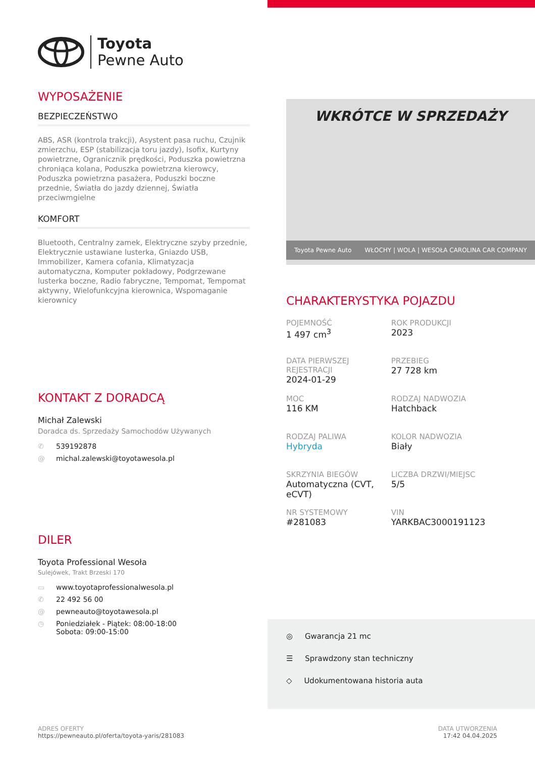Toyota
Pewne Auto
WYPOSAŻENIE
BEZPIECZEŃSTWO
ABS, ASR (kontrola trakcji), Asystent pasa ruchu, Czujnik zmierzchu, ESP (stabilizacja toru jazdy), Isofix, Kurtyny powietrzne, Ogranicznik prędkości, Poduszka powietrzna chroniąca kolana, Poduszka powietrzna kierowcy, Poduszka powietrzna pasażera, Poduszki boczne przednie, Światła do jazdy dziennej, Światła przeciwmgielne
KOMFORT
Bluetooth, Centralny zamek, Elektryczne szyby przednie, Elektrycznie ustawiane lusterka, Gniazdo USB, Immobilizer, Kamera cofania, Klimatyzacja automatyczna, Komputer pokładowy, Podgrzewane lusterka boczne, Radio fabryczne, Tempomat, Tempomat aktywny, Wielofunkcyjna kierownica, Wspomaganie kierownicy
KONTAKT Z DORADCĄ
Michał Zalewski
Doradca ds. Sprzedaży Samochodów Używanych
✆ 539192878
@ michal.zalewski@toyotawesola.pl
DILER
Toyota Professional Wesoła
Sulejówek, Trakt Brzeski 170
▭ www.toyotaprofessionalwesola.pl
✆ 22 492 56 00
@ pewneauto@toyotawesola.pl
◷ Poniedziałek - Piątek: 08:00-18:00
Sobota: 09:00-15:00
WKRÓTCE W SPRZEDAŻY
Toyota Pewne Auto WŁOCHY | WOLA | WESOŁA CAROLINA CAR COMPANY
CHARAKTERYSTYKA POJAZDU
POJEMNOŚĆ
1 497 cm<sup>3</sup>
ROK PRODUKCJI
2023
DATA PIERWSZEJ REJESTRACJI
2024-01-29
PRZEBIEG
27 728 km
MOC
116 KM
RODZAJ NADWOZIA
Hatchback
RODZAJ PALIWA
Hybryda
KOLOR NADWOZIA
Biały
SKRZYNIA BIEGÓW
Automatyczna (CVT, eCVT)
LICZBA DRZWI/MIEJSC
5/5
NR SYSTEMOWY
#281083
VIN
YARKBAC3000191123
◎ Gwarancja 21 mc
☰ Sprawdzony stan techniczny
◇ Udokumentowana historia auta
ADRES OFERTY
https://pewneauto.pl/oferta/toyota-yaris/281083
DATA UTWORZENIA
17:42 04.04.2025